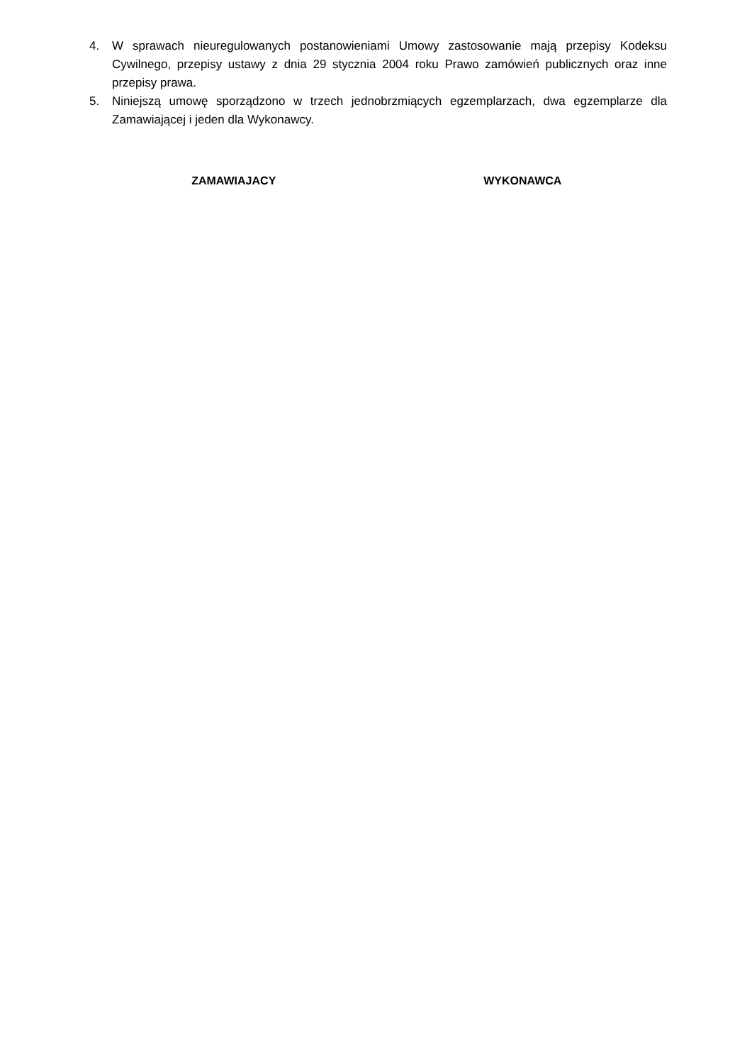4. W sprawach nieuregulowanych postanowieniami Umowy zastosowanie mają przepisy Kodeksu Cywilnego, przepisy ustawy z dnia 29 stycznia 2004 roku Prawo zamówień publicznych oraz inne przepisy prawa.
5. Niniejszą umowę sporządzono w trzech jednobrzmiących egzemplarzach, dwa egzemplarze dla Zamawiającej i jeden dla Wykonawcy.
ZAMAWIAJACY WYKONAWCA